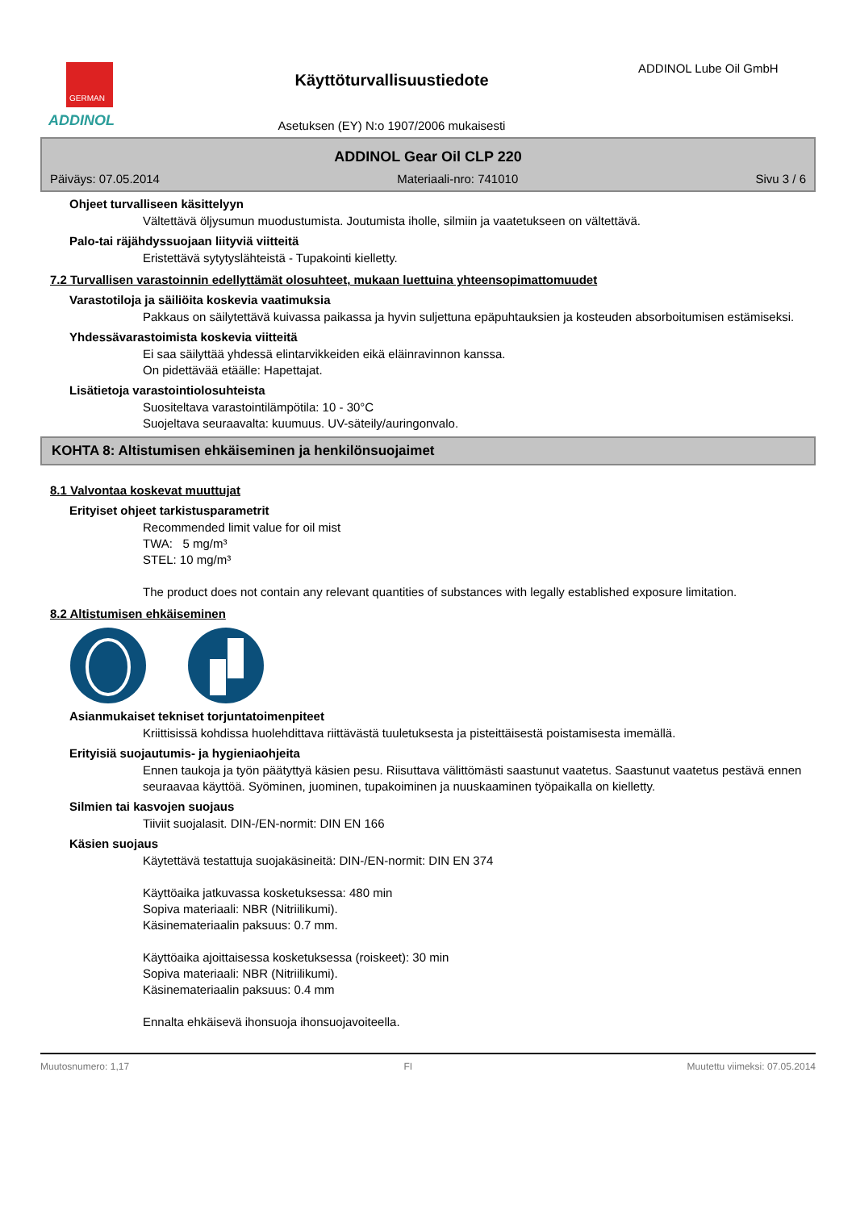GERMAN
ADDINOL
Käyttöturvallisuustiedote
Asetuksen (EY) N:o 1907/2006 mukaisesti
ADDINOL Lube Oil GmbH
ADDINOL Gear Oil CLP 220
Päiväys: 07.05.2014 Materiaali-nro: 741010 Sivu 3 / 6
Ohjeet turvalliseen käsittelyyn
Vältettävä öljysumun muodustumista. Joutumista iholle, silmiin ja vaatetukseen on vältettävä.
Palo-tai räjähdyssuojaan liityviä viitteitä
Eristettävä sytytyslähteistä - Tupakointi kielletty.
7.2 Turvallisen varastoinnin edellyttämät olosuhteet, mukaan luettuina yhteensopimattomuudet
Varastotiloja ja säiliöita koskevia vaatimuksia
Pakkaus on säilytettävä kuivassa paikassa ja hyvin suljettuna epäpuhtauksien ja kosteuden absorboitumisen estämiseksi.
Yhdessävarastoimista koskevia viitteitä
Ei saa säilyttää yhdessä elintarvikkeiden eikä eläinravinnon kanssa.
On pidettävää etäälle: Hapettajat.
Lisätietoja varastointiolosuhteista
Suositeltava varastointilämpötila: 10 - 30°C
Suojeltava seuraavalta: kuumuus. UV-säteily/auringonvalo.
KOHTA 8: Altistumisen ehkäiseminen ja henkilönsuojaimet
8.1 Valvontaa koskevat muuttujat
Erityiset ohjeet tarkistusparametrit
Recommended limit value for oil mist
TWA: 5 mg/m³
STEL: 10 mg/m³
The product does not contain any relevant quantities of substances with legally established exposure limitation.
8.2 Altistumisen ehkäiseminen
Asianmukaiset tekniset torjuntatoimenpiteet
Kriittisissä kohdissa huolehdittava riittävästä tuuletuksesta ja pisteittäisestä poistamisesta imemällä.
Erityisiä suojautumis- ja hygieniaohjeita
Ennen taukoja ja työn päätyttyä käsien pesu. Riisuttava välittömästi saastunut vaatetus. Saastunut vaatetus pestävä ennen seuraavaa käyttöä. Syöminen, juominen, tupakoiminen ja nuuskaaminen työpaikalla on kielletty.
Silmien tai kasvojen suojaus
Tiiviit suojalasit. DIN-/EN-normit: DIN EN 166
Käsien suojaus
Käytettävä testattuja suojakäsineitä: DIN-/EN-normit: DIN EN 374
Käyttöaika jatkuvassa kosketuksessa: 480 min
Sopiva materiaali: NBR (Nitriilikumi).
Käsinemateriaalin paksuus: 0.7 mm.
Käyttöaika ajoittaisessa kosketuksessa (roiskeet): 30 min
Sopiva materiaali: NBR (Nitriilikumi).
Käsinemateriaalin paksuus: 0.4 mm
Ennalta ehkäisevä ihonsuoja ihonsuojavoiteella.
Muutosnumero: 1,17 FI Muutettu viimeksi: 07.05.2014